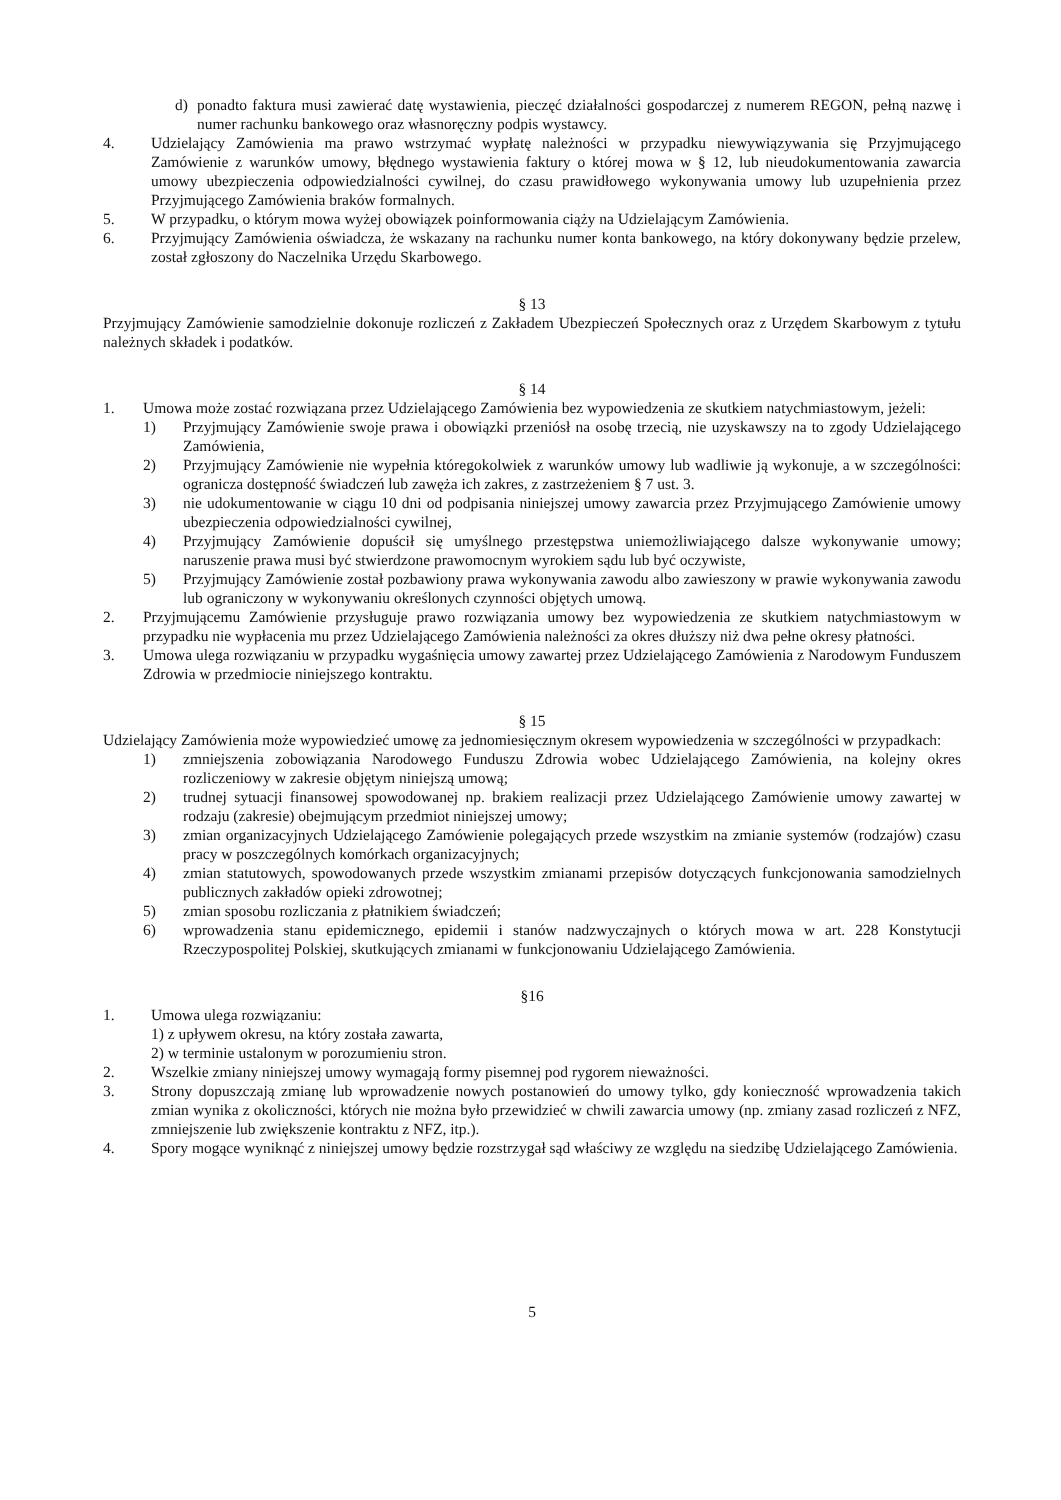d) ponadto faktura musi zawierać datę wystawienia, pieczęć działalności gospodarczej z numerem REGON, pełną nazwę i numer rachunku bankowego oraz własnoręczny podpis wystawcy.
4. Udzielający Zamówienia ma prawo wstrzymać wypłatę należności w przypadku niewywiązywania się Przyjmującego Zamówienie z warunków umowy, błędnego wystawienia faktury o której mowa w § 12, lub nieudokumentowania zawarcia umowy ubezpieczenia odpowiedzialności cywilnej, do czasu prawidłowego wykonywania umowy lub uzupełnienia przez Przyjmującego Zamówienia braków formalnych.
5. W przypadku, o którym mowa wyżej obowiązek poinformowania ciąży na Udzielającym Zamówienia.
6. Przyjmujący Zamówienia oświadcza, że wskazany na rachunku numer konta bankowego, na który dokonywany będzie przelew, został zgłoszony do Naczelnika Urzędu Skarbowego.
§ 13
Przyjmujący Zamówienie samodzielnie dokonuje rozliczeń z Zakładem Ubezpieczeń Społecznych oraz z Urzędem Skarbowym z tytułu należnych składek i podatków.
§ 14
1. Umowa może zostać rozwiązana przez Udzielającego Zamówienia bez wypowiedzenia ze skutkiem natychmiastowym, jeżeli:
1) Przyjmujący Zamówienie swoje prawa i obowiązki przeniósł na osobę trzecią, nie uzyskawszy na to zgody Udzielającego Zamówienia,
2) Przyjmujący Zamówienie nie wypełnia któregokolwiek z warunków umowy lub wadliwie ją wykonuje, a w szczególności: ogranicza dostępność świadczeń lub zawęża ich zakres, z zastrzeżeniem § 7 ust. 3.
3) nie udokumentowanie w ciągu 10 dni od podpisania niniejszej umowy zawarcia przez Przyjmującego Zamówienie umowy ubezpieczenia odpowiedzialności cywilnej,
4) Przyjmujący Zamówienie dopuścił się umyślnego przestępstwa uniemożliwiającego dalsze wykonywanie umowy; naruszenie prawa musi być stwierdzone prawomocnym wyrokiem sądu lub być oczywiste,
5) Przyjmujący Zamówienie został pozbawiony prawa wykonywania zawodu albo zawieszony w prawie wykonywania zawodu lub ograniczony w wykonywaniu określonych czynności objętych umową.
2. Przyjmującemu Zamówienie przysługuje prawo rozwiązania umowy bez wypowiedzenia ze skutkiem natychmiastowym w przypadku nie wypłacenia mu przez Udzielającego Zamówienia należności za okres dłuższy niż dwa pełne okresy płatności.
3. Umowa ulega rozwiązaniu w przypadku wygaśnięcia umowy zawartej przez Udzielającego Zamówienia z Narodowym Funduszem Zdrowia w przedmiocie niniejszego kontraktu.
§ 15
Udzielający Zamówienia może wypowiedzieć umowę za jednomiesięcznym okresem wypowiedzenia w szczególności w przypadkach:
1) zmniejszenia zobowiązania Narodowego Funduszu Zdrowia wobec Udzielającego Zamówienia, na kolejny okres rozliczeniowy w zakresie objętym niniejszą umową;
2) trudnej sytuacji finansowej spowodowanej np. brakiem realizacji przez Udzielającego Zamówienie umowy zawartej w rodzaju (zakresie) obejmującym przedmiot niniejszej umowy;
3) zmian organizacyjnych Udzielającego Zamówienie polegających przede wszystkim na zmianie systemów (rodzajów) czasu pracy w poszczególnych komórkach organizacyjnych;
4) zmian statutowych, spowodowanych przede wszystkim zmianami przepisów dotyczących funkcjonowania samodzielnych publicznych zakładów opieki zdrowotnej;
5) zmian sposobu rozliczania z płatnikiem świadczeń;
6) wprowadzenia stanu epidemicznego, epidemii i stanów nadzwyczajnych o których mowa w art. 228 Konstytucji Rzeczypospolitej Polskiej, skutkujących zmianami w funkcjonowaniu Udzielającego Zamówienia.
§16
1. Umowa ulega rozwiązaniu:
1) z upływem okresu, na który została zawarta,
2) w terminie ustalonym w porozumieniu stron.
2. Wszelkie zmiany niniejszej umowy wymagają formy pisemnej pod rygorem nieważności.
3. Strony dopuszczają zmianę lub wprowadzenie nowych postanowień do umowy tylko, gdy konieczność wprowadzenia takich zmian wynika z okoliczności, których nie można było przewidzieć w chwili zawarcia umowy (np. zmiany zasad rozliczeń z NFZ, zmniejszenie lub zwiększenie kontraktu z NFZ, itp.).
4. Spory mogące wyniknąć z niniejszej umowy będzie rozstrzygał sąd właściwy ze względu na siedzibę Udzielającego Zamówienia.
5